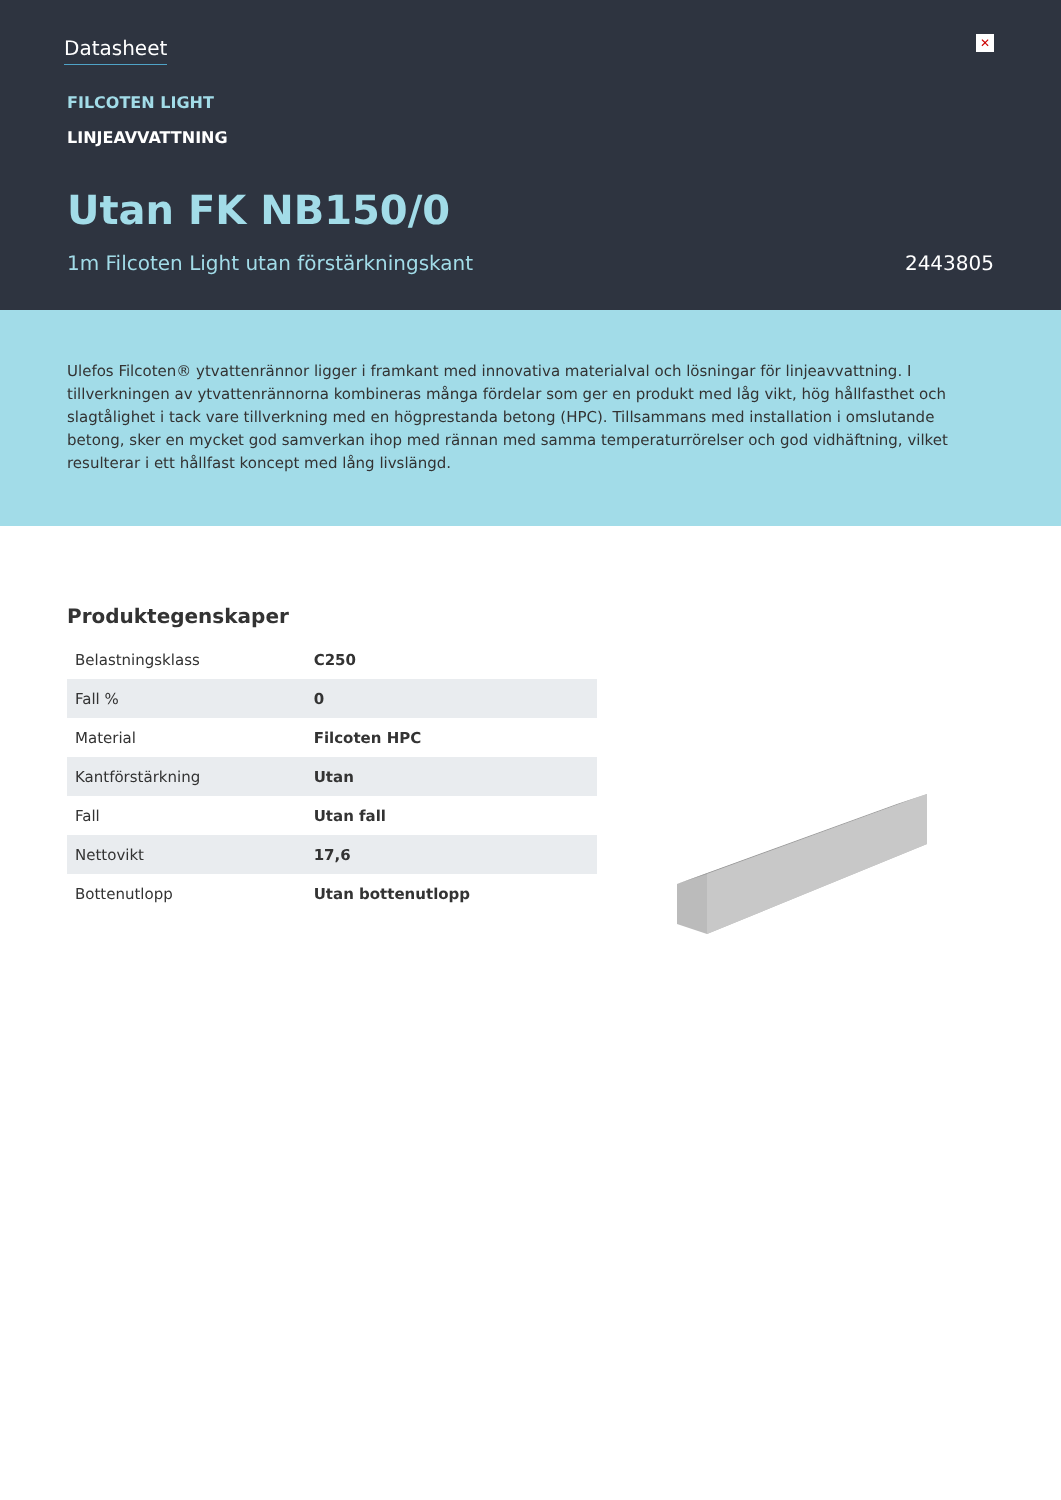Datasheet
✕
FILCOTEN LIGHT
LINJEAVVATTNING
Utan FK NB150/0
1m Filcoten Light utan förstärkningskant 2443805
Ulefos Filcoten® ytvattenrännor ligger i framkant med innovativa materialval och lösningar för linjeavvattning. I tillverkningen av ytvattenrännorna kombineras många fördelar som ger en produkt med låg vikt, hög hållfasthet och slagtålighet i tack vare tillverkning med en högprestanda betong (HPC). Tillsammans med installation i omslutande betong, sker en mycket god samverkan ihop med rännan med samma temperaturrörelser och god vidhäftning, vilket resulterar i ett hållfast koncept med lång livslängd.
Produktegenskaper
| Belastningsklass | C250 |
| Fall % | 0 |
| Material | Filcoten HPC |
| Kantförstärkning | Utan |
| Fall | Utan fall |
| Nettovikt | 17,6 |
| Bottenutlopp | Utan bottenutlopp |